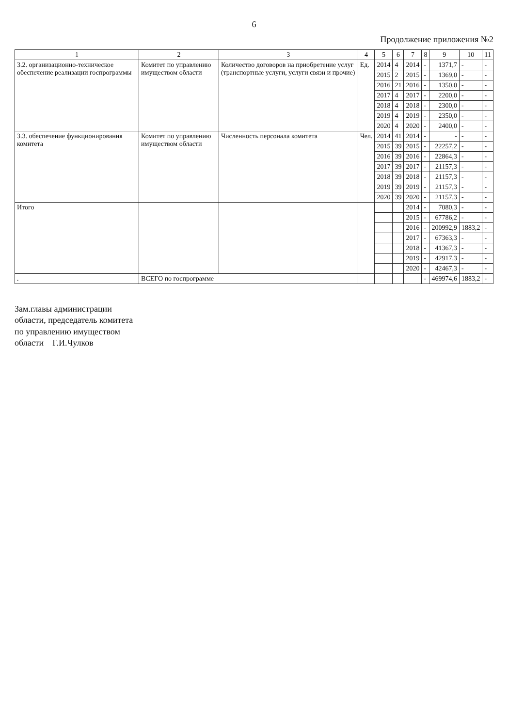6
Продолжение приложения №2
| 1 | 2 | 3 | 4 | 5 | 6 | 7 | 8 | 9 | 10 | 11 |
| --- | --- | --- | --- | --- | --- | --- | --- | --- | --- | --- |
| 3.2. организационно-техническое обеспечение реализации госпрограммы | Комитет по управлению имуществом области | Количество договоров на приобретение услуг (транспортные услуги, услуги связи и прочие) | Ед. | 2014 | 4 | 2014 | - | 1371,7 | - | - |
| | | | | 2015 | 2 | 2015 | - | 1369,0 | - | - |
| | | | | 2016 | 21 | 2016 | - | 1350,0 | - | - |
| | | | | 2017 | 4 | 2017 | - | 2200,0 | - | - |
| | | | | 2018 | 4 | 2018 | - | 2300,0 | - | - |
| | | | | 2019 | 4 | 2019 | - | 2350,0 | - | - |
| | | | | 2020 | 4 | 2020 | - | 2400,0 | - | - |
| 3.3. обеспечение функционирования комитета | Комитет по управлению имуществом области | Численность персонала комитета | Чел. | 2014 | 41 | 2014 | - | - | - | - |
| | | | | 2015 | 39 | 2015 | - | 22257,2 | - | - |
| | | | | 2016 | 39 | 2016 | - | 22864,3 | - | - |
| | | | | 2017 | 39 | 2017 | - | 21157,3 | - | - |
| | | | | 2018 | 39 | 2018 | - | 21157,3 | - | - |
| | | | | 2019 | 39 | 2019 | - | 21157,3 | - | - |
| | | | | 2020 | 39 | 2020 | - | 21157,3 | - | - |
| Итого | | | | | | 2014 | - | 7080,3 | - | - |
| | | | | | | 2015 | - | 67786,2 | - | - |
| | | | | | | 2016 | - | 200992,9 | 1883,2 | - |
| | | | | | | 2017 | - | 67363,3 | - | - |
| | | | | | | 2018 | - | 41367,3 | - | - |
| | | | | | | 2019 | - | 42917,3 | - | - |
| | | | | | | 2020 | - | 42467,3 | - | - |
| . | ВСЕГО по госпрограмме | | | | | | - | 469974,6 | 1883,2 | - |
Зам.главы администрации
области, председатель комитета
по управлению имуществом
области Г.И.Чулков